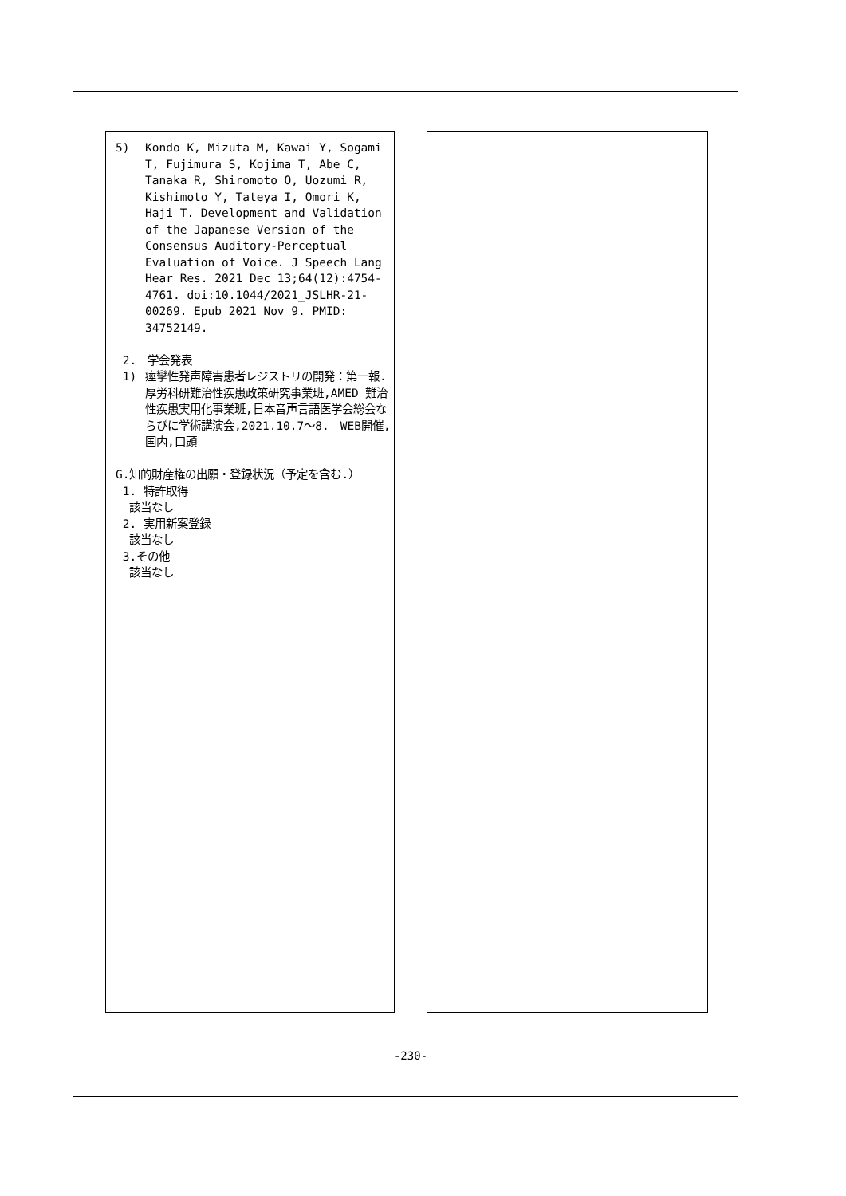5) Kondo K, Mizuta M, Kawai Y, Sogami T, Fujimura S, Kojima T, Abe C, Tanaka R, Shiromoto O, Uozumi R, Kishimoto Y, Tateya I, Omori K, Haji T. Development and Validation of the Japanese Version of the Consensus Auditory-Perceptual Evaluation of Voice. J Speech Lang Hear Res. 2021 Dec 13;64(12):4754-4761. doi:10.1044/2021_JSLHR-21-00269. Epub 2021 Nov 9. PMID: 34752149.
2.　学会発表
1) 痙攣性発声障害患者レジストリの開発：第一報.厚労科研難治性疾患政策研究事業班,AMED 難治性疾患実用化事業班,日本音声言語医学会総会ならびに学術講演会,2021.10.7～8.　WEB開催,国内,口頭
G.知的財産権の出願・登録状況（予定を含む.）
1. 特許取得
該当なし
2. 実用新案登録
該当なし
3.その他
該当なし
-230-